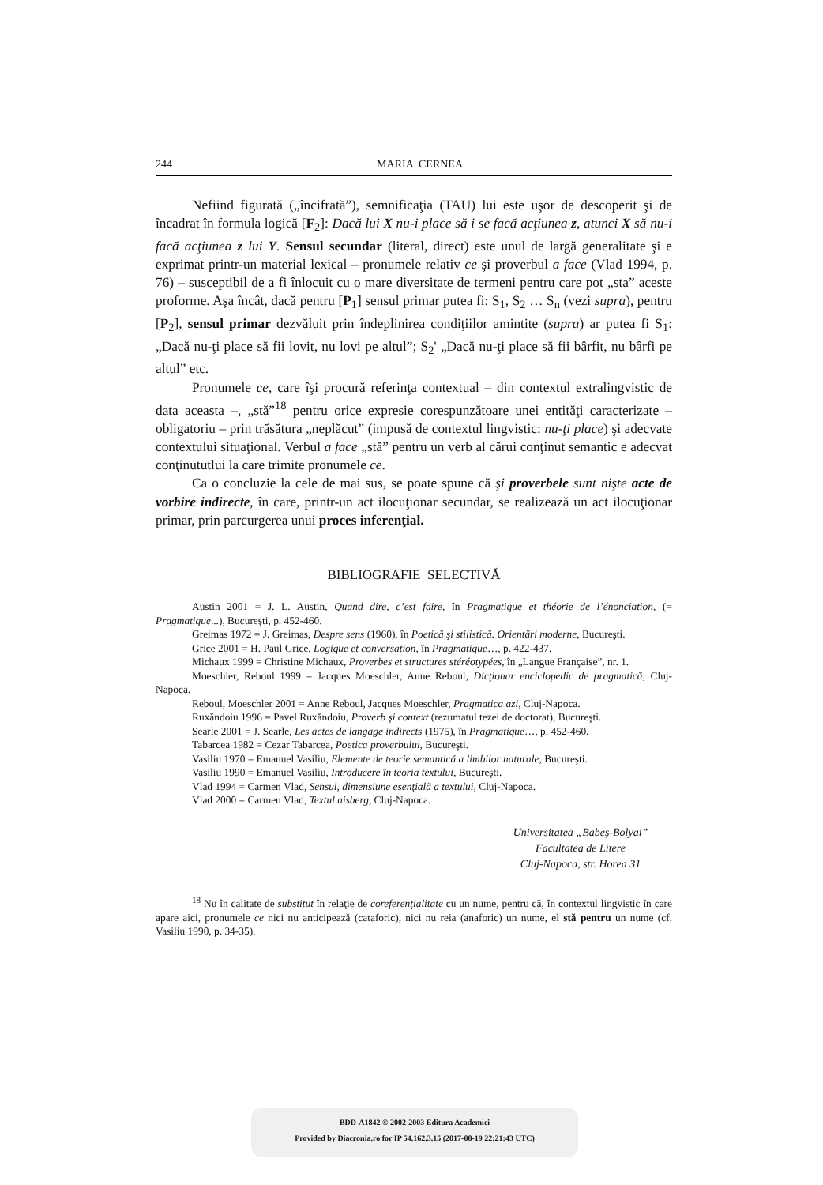244 MARIA CERNEA
Nefiind figurată („încifrată”), semnificaţia (TAU) lui este uşor de descoperit şi de încadrat în formula logică [F<sub>2</sub>]: Dacă lui X nu-i place să i se facă acţiunea z, atunci X să nu-i facă acţiunea z lui Y. Sensul secundar (literal, direct) este unul de largă generalitate şi e exprimat printr-un material lexical – pronumele relativ ce şi proverbul a face (Vlad 1994, p. 76) – susceptibil de a fi înlocuit cu o mare diversitate de termeni pentru care pot „sta” aceste proforme. Aşa încât, dacă pentru [P<sub>1</sub>] sensul primar putea fi: S<sub>1</sub>, S<sub>2</sub> … S<sub>n</sub> (vezi supra), pentru [P<sub>2</sub>], sensul primar dezvăluit prin îndeplinirea condiţiilor amintite (supra) ar putea fi S<sub>1</sub>: „Dacă nu-ţi place să fii lovit, nu lovi pe altul”; S<sub>2</sub>' „Dacă nu-ţi place să fii bârfit, nu bârfi pe altul” etc.
Pronumele ce, care îşi procură referinţa contextual – din contextul extralingvistic de data aceasta –, „stă”<sup>18</sup> pentru orice expresie corespunzătoare unei entităţi caracterizate – obligatoriu – prin trăsătura „neplăcut” (impusă de contextul lingvistic: nu-ţi place) şi adecvate contextului situaţional. Verbul a face „stă” pentru un verb al cărui conţinut semantic e adecvat conţinututlui la care trimite pronumele ce.
Ca o concluzie la cele de mai sus, se poate spune că şi proverbele sunt nişte acte de vorbire indirecte, în care, printr-un act ilocuţionar secundar, se realizează un act ilocuţionar primar, prin parcurgerea unui proces inferenţial.
BIBLIOGRAFIE SELECTIVĂ
Austin 2001 = J. L. Austin, Quand dire, c’est faire, în Pragmatique et théorie de l’énonciation, (= Pragmatique...), Bucureşti, p. 452-460.
Greimas 1972 = J. Greimas, Despre sens (1960), în Poetică şi stilistică. Orientări moderne, Bucureşti.
Grice 2001 = H. Paul Grice, Logique et conversation, în Pragmatique…, p. 422-437.
Michaux 1999 = Christine Michaux, Proverbes et structures stéréotypées, în „Langue Française”, nr. 1.
Moeschler, Reboul 1999 = Jacques Moeschler, Anne Reboul, Dicţionar enciclopedic de pragmatică, Cluj-Napoca.
Reboul, Moeschler 2001 = Anne Reboul, Jacques Moeschler, Pragmatica azi, Cluj-Napoca.
Ruxăndoiu 1996 = Pavel Ruxăndoiu, Proverb şi context (rezumatul tezei de doctorat), Bucureşti.
Searle 2001 = J. Searle, Les actes de langage indirects (1975), în Pragmatique…, p. 452-460.
Tabarcea 1982 = Cezar Tabarcea, Poetica proverbului, Bucureşti.
Vasiliu 1970 = Emanuel Vasiliu, Elemente de teorie semantică a limbilor naturale, Bucureşti.
Vasiliu 1990 = Emanuel Vasiliu, Introducere în teoria textului, Bucureşti.
Vlad 1994 = Carmen Vlad, Sensul, dimensiune esenţială a textului, Cluj-Napoca.
Vlad 2000 = Carmen Vlad, Textul aisberg, Cluj-Napoca.
Universitatea „Babeş-Bolyai”
Facultatea de Litere
Cluj-Napoca, str. Horea 31
<sup>18</sup> Nu în calitate de substitut în relaţie de coreferenţialitate cu un nume, pentru că, în contextul lingvistic în care apare aici, pronumele ce nici nu anticipează (cataforic), nici nu reia (anaforic) un nume, el stă pentru un nume (cf. Vasiliu 1990, p. 34-35).
BDD-A1842 © 2002-2003 Editura Academiei
Provided by Diacronia.ro for IP 54.162.3.15 (2017-08-19 22:21:43 UTC)